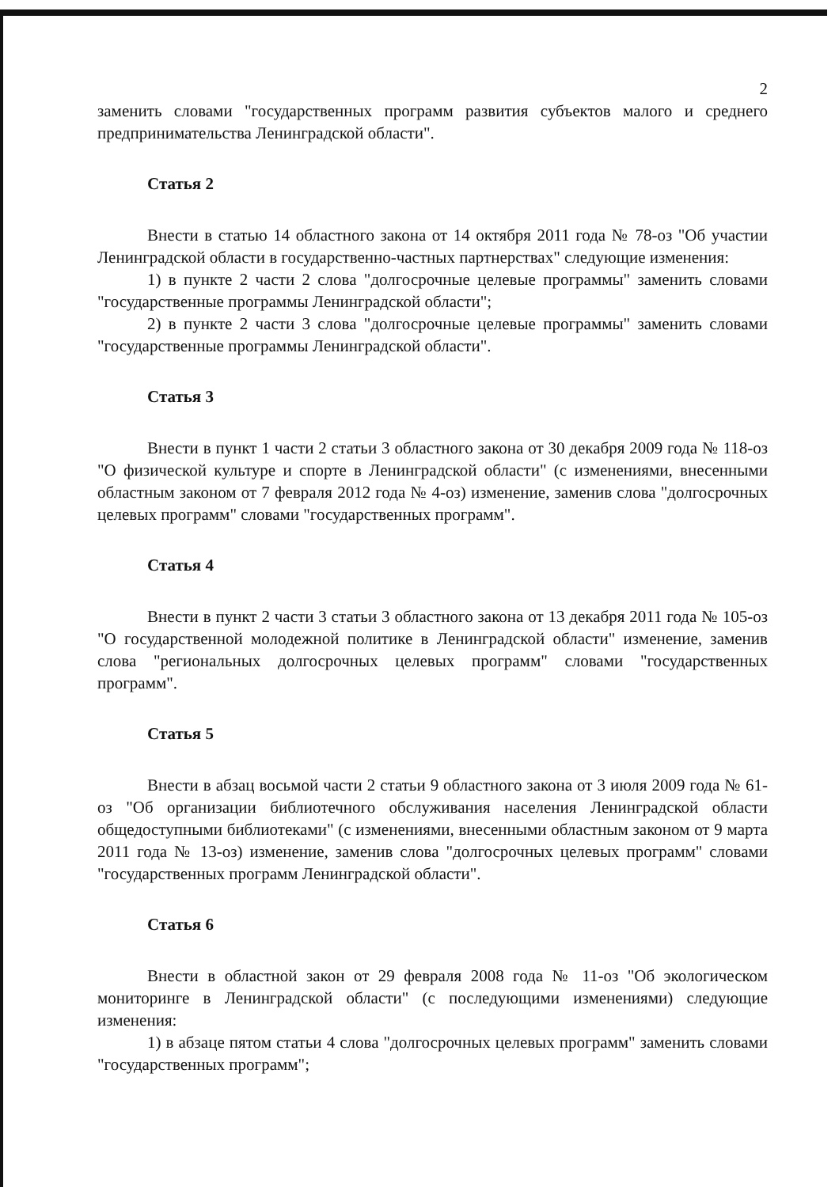2
заменить словами "государственных программ развития субъектов малого и среднего предпринимательства Ленинградской области".
Статья 2
Внести в статью 14 областного закона от 14 октября 2011 года № 78-оз "Об участии Ленинградской области в государственно-частных партнерствах" следующие изменения:
1) в пункте 2 части 2 слова "долгосрочные целевые программы" заменить словами "государственные программы Ленинградской области";
2) в пункте 2 части 3 слова "долгосрочные целевые программы" заменить словами "государственные программы Ленинградской области".
Статья 3
Внести в пункт 1 части 2 статьи 3 областного закона от 30 декабря 2009 года № 118-оз "О физической культуре и спорте в Ленинградской области" (с изменениями, внесенными областным законом от 7 февраля 2012 года № 4-оз) изменение, заменив слова "долгосрочных целевых программ" словами "государственных программ".
Статья 4
Внести в пункт 2 части 3 статьи 3 областного закона от 13 декабря 2011 года № 105-оз "О государственной молодежной политике в Ленинградской области" изменение, заменив слова "региональных долгосрочных целевых программ" словами "государственных программ".
Статья 5
Внести в абзац восьмой части 2 статьи 9 областного закона от 3 июля 2009 года № 61-оз "Об организации библиотечного обслуживания населения Ленинградской области общедоступными библиотеками" (с изменениями, внесенными областным законом от 9 марта 2011 года № 13-оз) изменение, заменив слова "долгосрочных целевых программ" словами "государственных программ Ленинградской области".
Статья 6
Внести в областной закон от 29 февраля 2008 года № 11-оз "Об экологическом мониторинге в Ленинградской области" (с последующими изменениями) следующие изменения:
1) в абзаце пятом статьи 4 слова "долгосрочных целевых программ" заменить словами "государственных программ";